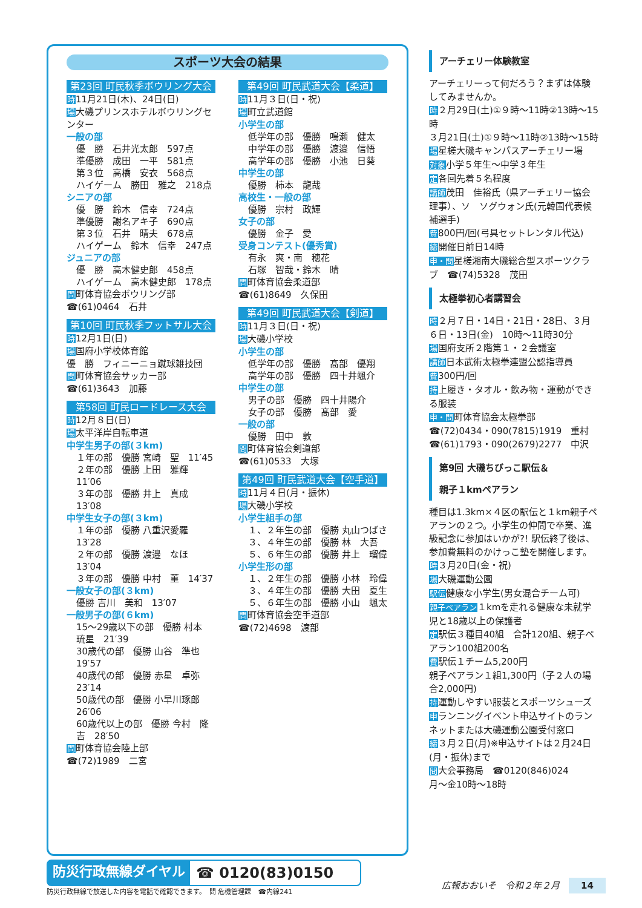スポーツ大会の結果
第23回 町民秋季ボウリング大会
時11月21日(木)、24日(日)
場大磯プリンスホテルボウリングセンター
一般の部
優　勝　石井光太郎　597点
準優勝　成田　一平　581点
第３位　高橋　安衣　568点
ハイゲーム　勝田　雅之　218点
シニアの部
優　勝　鈴木　信幸　724点
準優勝　謝名アキ子　690点
第３位　石井　晴夫　678点
ハイゲーム　鈴木　信幸　247点
ジュニアの部
優　勝　高木健史郎　458点
ハイゲーム　高木健史郎　178点
問町体育協会ボウリング部
☎(61)0464　石井
第10回 町民秋季フットサル大会
時12月1日(日)
場国府小学校体育館
優　勝　フィニーニョ蹴球雑技団
問町体育協会サッカー部
☎(61)3643　加藤
第58回 町民ロードレース大会
時12月８日(日)
場太平洋岸自転車道
中学生男子の部(３km)
１年の部　優勝 宮崎　聖　11′45
２年の部　優勝 上田　雅輝　11′06
３年の部　優勝 井上　真成　13′08
中学生女子の部(３km)
１年の部　優勝 八重沢愛羅　13′28
２年の部　優勝 渡邉　なほ　13′04
３年の部　優勝 中村　菫　14′37
一般女子の部(３km)
優勝 吉川　美和　13′07
一般男子の部(６km)
15～29歳以下の部　優勝 村本　琉星　21′39
30歳代の部　優勝 山谷　準也　19′57
40歳代の部　優勝 赤星　卓弥　23′14
50歳代の部　優勝 小早川琢郎　26′06
60歳代以上の部　優勝 今村　隆吉　28′50
問町体育協会陸上部
☎(72)1989　二宮
第49回 町民武道大会【柔道】
時11月３日(日・祝)
場町立武道館
小学生の部
低学年の部　優勝　鳴瀬　健太
中学年の部　優勝　渡邉　信悟
高学年の部　優勝　小池　日葵
中学生の部
優勝　柿本　龍哉
高校生・一般の部
優勝　宗村　政輝
女子の部
優勝　金子　愛
受身コンテスト(優秀賞)
有永　爽・南　穂花
石塚　智哉・鈴木　晴
問町体育協会柔道部
☎(61)8649　久保田
第49回 町民武道大会【剣道】
時11月３日(日・祝)
場大磯小学校
小学生の部
低学年の部　優勝　髙部　優翔
高学年の部　優勝　四十井颯介
中学生の部
男子の部　優勝　四十井陽介
女子の部　優勝　髙部　愛
一般の部
優勝　田中　敦
問町体育協会剣道部
☎(61)0533　大塚
第49回 町民武道大会【空手道】
時11月４日(月・振休)
場大磯小学校
小学生組手の部
１、２年生の部　優勝 丸山つばさ
３、４年生の部　優勝 林　大吾
５、６年生の部　優勝 井上　瑠偉
小学生形の部
１、２年生の部　優勝 小林　玲偉
３、４年生の部　優勝 大田　夏生
５、６年生の部　優勝 小山　颯太
問町体育協会空手道部
☎(72)4698　渡部
アーチェリー体験教室
アーチェリーって何だろう？まずは体験してみませんか。
時２月29日(土)①９時～11時②13時～15時
３月21日(土)①９時～11時②13時～15時
場星槎大磯キャンパスアーチェリー場
対象小学５年生～中学３年生
定各回先着５名程度
講師茂田　佳裕氏（県アーチェリー協会理事）、ソ　ソグウォン氏(元韓国代表候補選手)
費800円/回(弓具セットレンタル代込)
締開催日前日14時
申・問星槎湘南大磯総合型スポーツクラブ　☎(74)5328　茂田
太極拳初心者講習会
時２月７日・14日・21日・28日、３月６日・13日(金)　10時～11時30分
場国府支所２階第１・２会議室
講師日本武術太極拳連盟公認指導員
費300円/回
持上履き・タオル・飲み物・運動ができる服装
申・問町体育協会太極拳部
☎(72)0434・090(7815)1919　重村
☎(61)1793・090(2679)2277　中沢
第9回 大磯ちびっこ駅伝＆
親子１kmペアラン
種目は1.3km×４区の駅伝と１km親子ペアランの２つ。小学生の仲間で卒業、進級記念に参加はいかが?! 駅伝終了後は、参加費無料のかけっこ塾を開催します。
時３月20日(金・祝)
場大磯運動公園
駅伝健康な小学生(男女混合チーム可)
親子ペアラン１kmを走れる健康な未就学児と18歳以上の保護者
定駅伝３種目40組　合計120組、親子ペアラン100組200名
費駅伝１チーム5,200円
親子ペアラン１組1,300円（子２人の場合2,000円)
持運動しやすい服装とスポーツシューズ
申ランニングイベント申込サイトのランネットまたは大磯運動公園受付窓口
締３月２日(月)※申込サイトは２月24日(月・振休)まで
問大会事務局　☎0120(846)024
月～金10時～18時
防災行政無線ダイヤル ☎ 0120(83)0150
防災行政無線で放送した内容を電話で確認できます。　問 危機管理課　☎内線241
広報おおいそ　令和２年２月　14